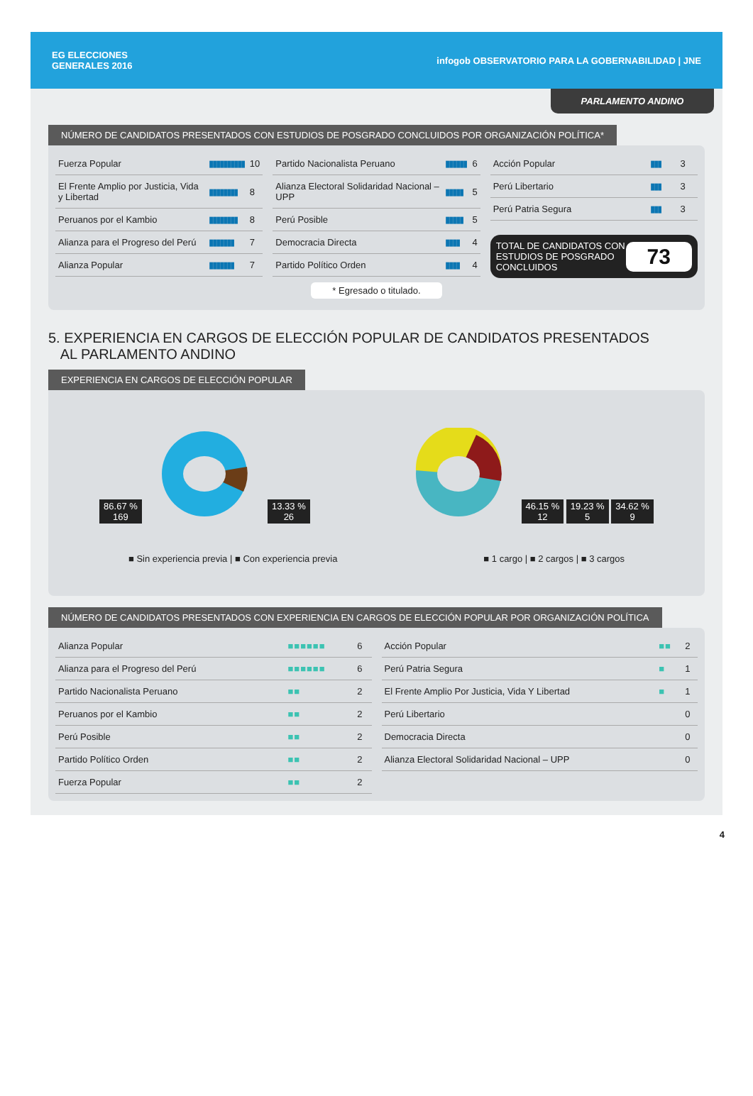EG ELECCIONES
GENERALES 2016
infogob OBSERVATORIO PARA LA GOBERNABILIDAD | JNE
PARLAMENTO ANDINO
NÚMERO DE CANDIDATOS PRESENTADOS CON ESTUDIOS DE POSGRADO CONCLUIDOS POR ORGANIZACIÓN POLÍTICA*
| Fuerza Popular | ▮▮▮▮▮▮▮▮▮▮ | 10 |
| El Frente Amplio por Justicia, Vida y Libertad | ▮▮▮▮▮▮▮▮ | 8 |
| Peruanos por el Kambio | ▮▮▮▮▮▮▮▮ | 8 |
| Alianza para el Progreso del Perú | ▮▮▮▮▮▮▮ | 7 |
| Alianza Popular | ▮▮▮▮▮▮▮ | 7 |
| Partido Nacionalista Peruano | ▮▮▮▮▮▮ | 6 |
| Alianza Electoral Solidaridad Nacional – UPP | ▮▮▮▮▮ | 5 |
| Perú Posible | ▮▮▮▮▮ | 5 |
| Democracia Directa | ▮▮▮▮ | 4 |
| Partido Político Orden | ▮▮▮▮ | 4 |
| Acción Popular | ▮▮▮ | 3 |
| Perú Libertario | ▮▮▮ | 3 |
| Perú Patria Segura | ▮▮▮ | 3 |
TOTAL DE CANDIDATOS CON ESTUDIOS DE POSGRADO CONCLUIDOS 73
* Egresado o titulado.
5. EXPERIENCIA EN CARGOS DE ELECCIÓN POPULAR DE CANDIDATOS PRESENTADOS
AL PARLAMENTO ANDINO
EXPERIENCIA EN CARGOS DE ELECCIÓN POPULAR
86.67 %
169 13.33 %
26
46.15 %
12 19.23 %
5 34.62 %
9
■ Sin experiencia previa | ■ Con experiencia previa ■ 1 cargo | ■ 2 cargos | ■ 3 cargos
NÚMERO DE CANDIDATOS PRESENTADOS CON EXPERIENCIA EN CARGOS DE ELECCIÓN POPULAR POR ORGANIZACIÓN POLÍTICA
| Alianza Popular | ■■■■■■ | 6 |
| Alianza para el Progreso del Perú | ■■■■■■ | 6 |
| Partido Nacionalista Peruano | ■■ | 2 |
| Peruanos por el Kambio | ■■ | 2 |
| Perú Posible | ■■ | 2 |
| Partido Político Orden | ■■ | 2 |
| Fuerza Popular | ■■ | 2 |
| Acción Popular | ■■ | 2 |
| Perú Patria Segura | ■ | 1 |
| El Frente Amplio Por Justicia, Vida Y Libertad | ■ | 1 |
| Perú Libertario | | 0 |
| Democracia Directa | | 0 |
| Alianza Electoral Solidaridad Nacional – UPP | | 0 |
4